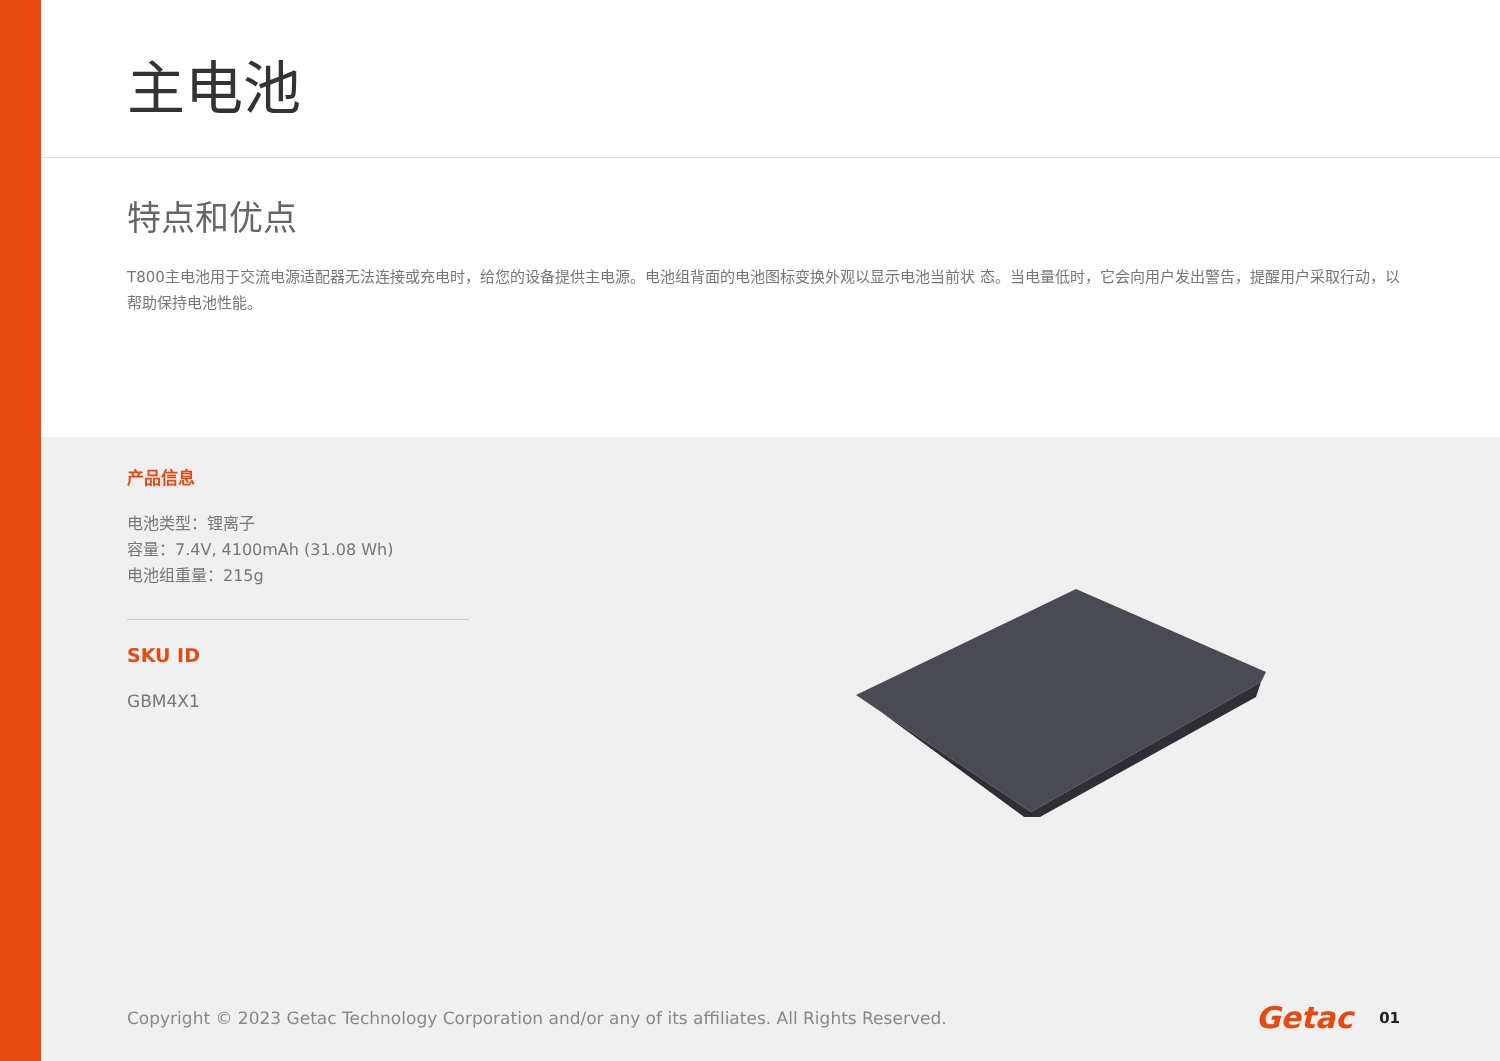主电池
特点和优点
T800主电池用于交流电源适配器无法连接或充电时，给您的设备提供主电源。电池组背面的电池图标变换外观以显示电池当前状 态。当电量低时，它会向用户发出警告，提醒用户采取行动，以帮助保持电池性能。
产品信息
电池类型：锂离子
容量：7.4V, 4100mAh (31.08 Wh)
电池组重量：215g
SKU ID
GBM4X1
Copyright © 2023 Getac Technology Corporation and/or any of its affiliates. All Rights Reserved. Getac 01